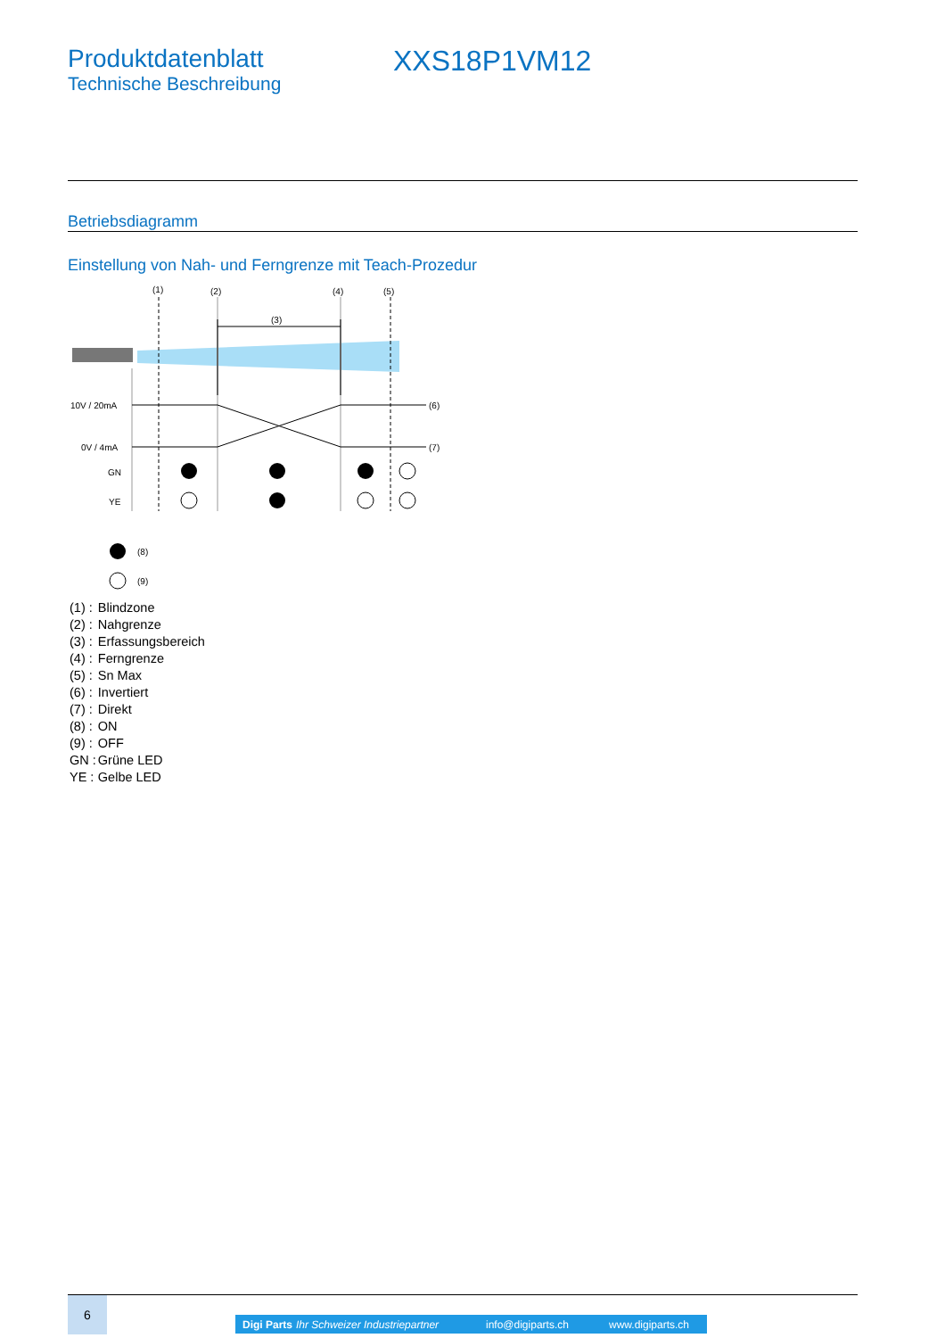Produktdatenblatt
Technische Beschreibung
XXS18P1VM12
Betriebsdiagramm
Einstellung von Nah- und Ferngrenze mit Teach-Prozedur
(1)
(2)
(4)
(5)
(3)
10V / 20mA
0V / 4mA
(6)
(7)
GN
YE
(8)
(9)
| (1) : | Blindzone |
| (2) : | Nahgrenze |
| (3) : | Erfassungsbereich |
| (4) : | Ferngrenze |
| (5) : | Sn Max |
| (6) : | Invertiert |
| (7) : | Direkt |
| (8) : | ON |
| (9) : | OFF |
| GN : | Grüne LED |
| YE : | Gelbe LED |
6
Digi Parts Ihr Schweizer Industriepartner info@digiparts.ch www.digiparts.ch